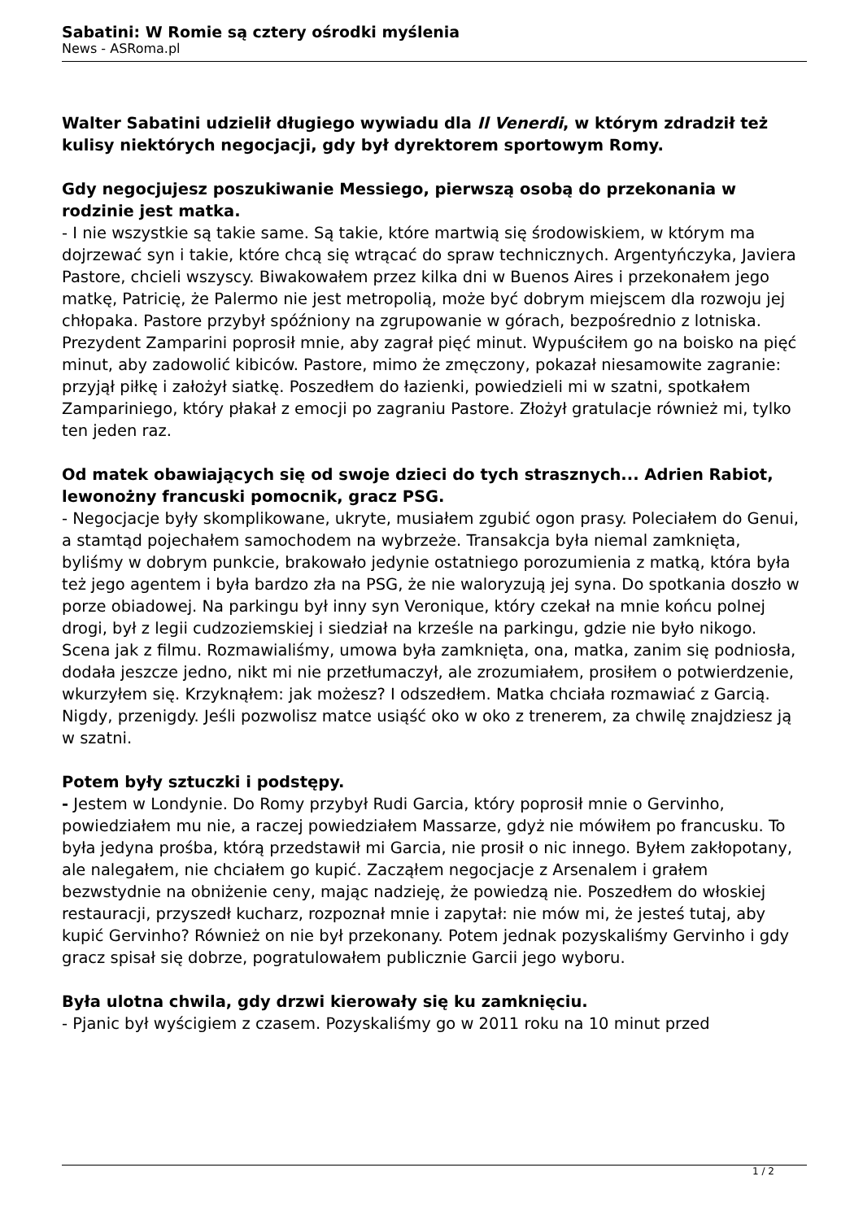Sabatini: W Romie są cztery ośrodki myślenia
News - ASRoma.pl
Walter Sabatini udzielił długiego wywiadu dla Il Venerdi, w którym zdradził też kulisy niektórych negocjacji, gdy był dyrektorem sportowym Romy.
Gdy negocjujesz poszukiwanie Messiego, pierwszą osobą do przekonania w rodzinie jest matka.
- I nie wszystkie są takie same. Są takie, które martwią się środowiskiem, w którym ma dojrzewać syn i takie, które chcą się wtrącać do spraw technicznych. Argentyńczyka, Javiera Pastore, chcieli wszyscy. Biwakowałem przez kilka dni w Buenos Aires i przekonałem jego matkę, Patricię, że Palermo nie jest metropolią, może być dobrym miejscem dla rozwoju jej chłopaka. Pastore przybył spóźniony na zgrupowanie w górach, bezpośrednio z lotniska. Prezydent Zamparini poprosił mnie, aby zagrał pięć minut. Wypuściłem go na boisko na pięć minut, aby zadowolić kibiców. Pastore, mimo że zmęczony, pokazał niesamowite zagranie: przyjął piłkę i założył siatkę. Poszedłem do łazienki, powiedzieli mi w szatni, spotkałem Zampariniego, który płakał z emocji po zagraniu Pastore. Złożył gratulacje również mi, tylko ten jeden raz.
Od matek obawiających się od swoje dzieci do tych strasznych... Adrien Rabiot, lewonożny francuski pomocnik, gracz PSG.
- Negocjacje były skomplikowane, ukryte, musiałem zgubić ogon prasy. Poleciałem do Genui, a stamtąd pojechałem samochodem na wybrzeże. Transakcja była niemal zamknięta, byliśmy w dobrym punkcie, brakowało jedynie ostatniego porozumienia z matką, która była też jego agentem i była bardzo zła na PSG, że nie waloryzują jej syna. Do spotkania doszło w porze obiadowej. Na parkingu był inny syn Veronique, który czekał na mnie końcu polnej drogi, był z legii cudzoziemskiej i siedział na krześle na parkingu, gdzie nie było nikogo. Scena jak z filmu. Rozmawialiśmy, umowa była zamknięta, ona, matka, zanim się podniosła, dodała jeszcze jedno, nikt mi nie przetłumaczył, ale zrozumiałem, prosiłem o potwierdzenie, wkurzyłem się. Krzyknąłem: jak możesz? I odszedłem. Matka chciała rozmawiać z Garcią. Nigdy, przenigdy. Jeśli pozwolisz matce usiąść oko w oko z trenerem, za chwilę znajdziesz ją w szatni.
Potem były sztuczki i podstępy.
- Jestem w Londynie. Do Romy przybył Rudi Garcia, który poprosił mnie o Gervinho, powiedziałem mu nie, a raczej powiedziałem Massarze, gdyż nie mówiłem po francusku. To była jedyna prośba, którą przedstawił mi Garcia, nie prosił o nic innego. Byłem zakłopotany, ale nalegałem, nie chciałem go kupić. Zacząłem negocjacje z Arsenalem i grałem bezwstydnie na obniżenie ceny, mając nadzieję, że powiedzą nie. Poszedłem do włoskiej restauracji, przyszedł kucharz, rozpoznał mnie i zapytał: nie mów mi, że jesteś tutaj, aby kupić Gervinho? Również on nie był przekonany. Potem jednak pozyskaliśmy Gervinho i gdy gracz spisał się dobrze, pogratulowałem publicznie Garcii jego wyboru.
Była ulotna chwila, gdy drzwi kierowały się ku zamknięciu.
- Pjanic był wyścigiem z czasem. Pozyskaliśmy go w 2011 roku na 10 minut przed
1 / 2